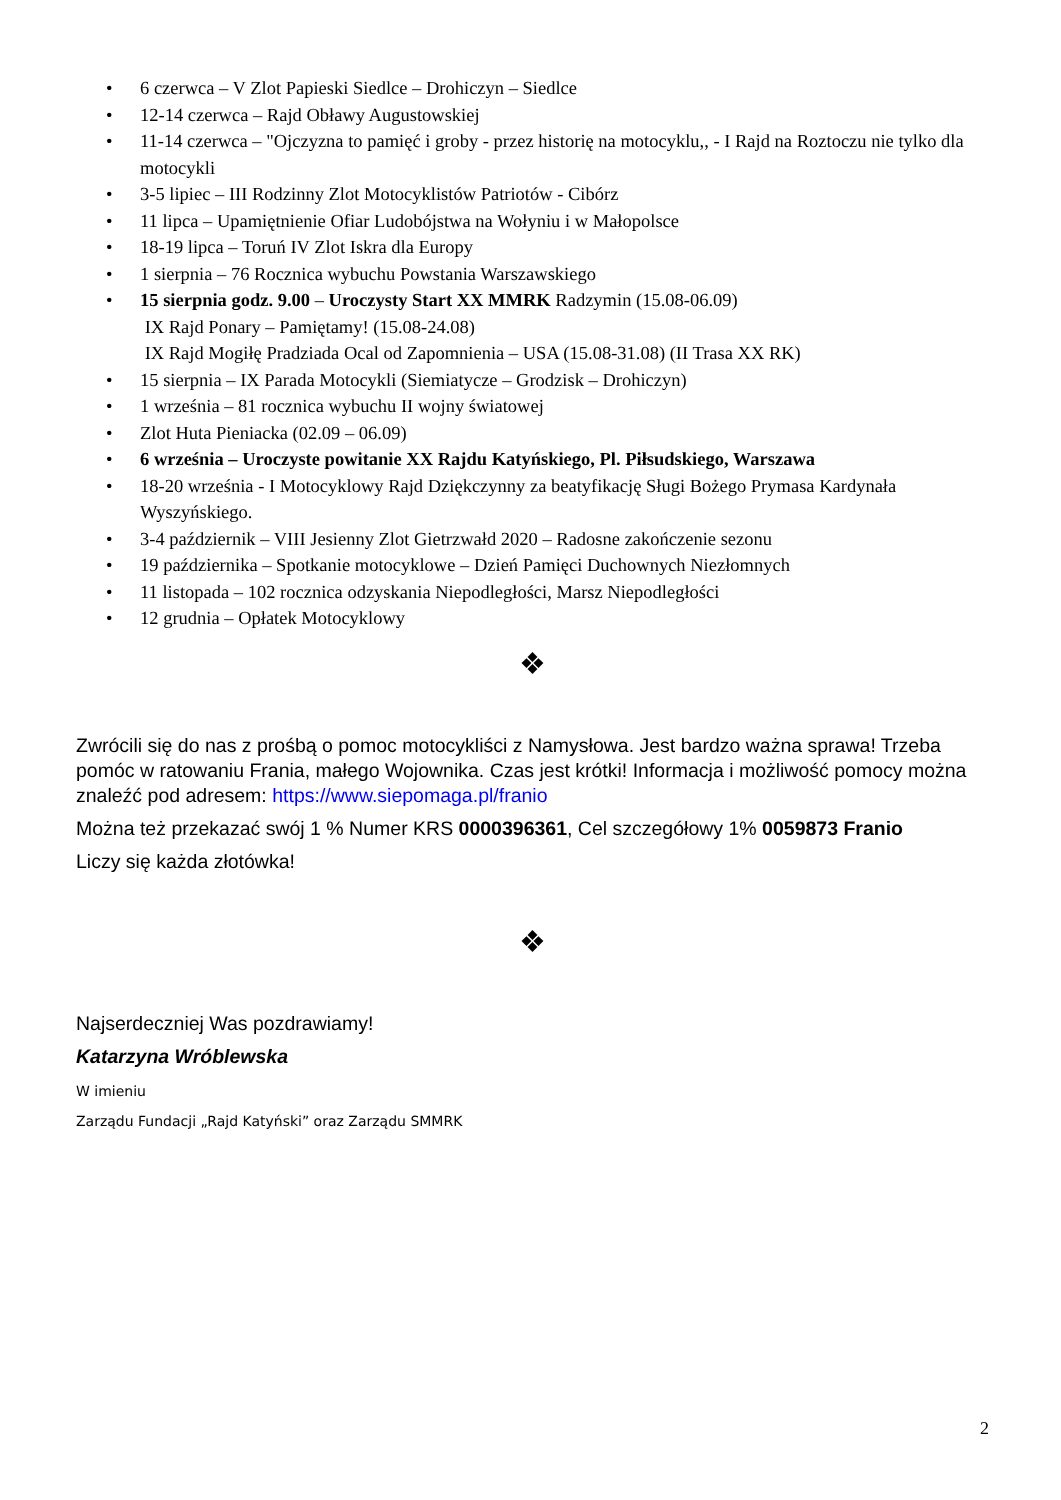• 6 czerwca – V Zlot Papieski Siedlce – Drohiczyn – Siedlce
• 12-14 czerwca – Rajd Obławy Augustowskiej
• 11-14 czerwca – "Ojczyzna to pamięć i groby - przez historię na motocyklu,, - I Rajd na Roztoczu nie tylko dla motocykli
• 3-5 lipiec – III Rodzinny Zlot Motocyklistów Patriotów - Cibórz
• 11 lipca – Upamiętnienie Ofiar Ludobójstwa na Wołyniu i w Małopolsce
• 18-19 lipca – Toruń IV Zlot Iskra dla Europy
• 1 sierpnia – 76 Rocznica wybuchu Powstania Warszawskiego
• 15 sierpnia godz. 9.00 – Uroczysty Start XX MMRK Radzymin (15.08-06.09)
IX Rajd Ponary – Pamiętamy! (15.08-24.08)
IX Rajd Mogiłę Pradziada Ocal od Zapomnienia – USA (15.08-31.08) (II Trasa XX RK)
• 15 sierpnia – IX Parada Motocykli (Siemiatycze – Grodzisk – Drohiczyn)
• 1 września – 81 rocznica wybuchu II wojny światowej
• Zlot Huta Pieniacka (02.09 – 06.09)
• 6 września – Uroczyste powitanie XX Rajdu Katyńskiego, Pl. Piłsudskiego, Warszawa
• 18-20 września - I Motocyklowy Rajd Dziękczynny za beatyfikację Sługi Bożego Prymasa Kardynała Wyszyńskiego.
• 3-4 październik – VIII Jesienny Zlot Gietrzwałd 2020 – Radosne zakończenie sezonu
• 19 października – Spotkanie motocyklowe – Dzień Pamięci Duchownych Niezłomnych
• 11 listopada – 102 rocznica odzyskania Niepodległości, Marsz Niepodległości
• 12 grudnia – Opłatek Motocyklowy
❖
Zwrócili się do nas z prośbą o pomoc motocykliści z Namysłowa. Jest bardzo ważna sprawa! Trzeba pomóc w ratowaniu Frania, małego Wojownika. Czas jest krótki! Informacja i możliwość pomocy można znaleźć pod adresem: https://www.siepomaga.pl/franio
Można też przekazać swój 1 % Numer KRS 0000396361, Cel szczegółowy 1% 0059873 Franio
Liczy się każda złotówka!
❖
Najserdeczniej Was pozdrawiamy!
Katarzyna Wróblewska
W imieniu
Zarządu Fundacji „Rajd Katyński” oraz Zarządu SMMRK
2